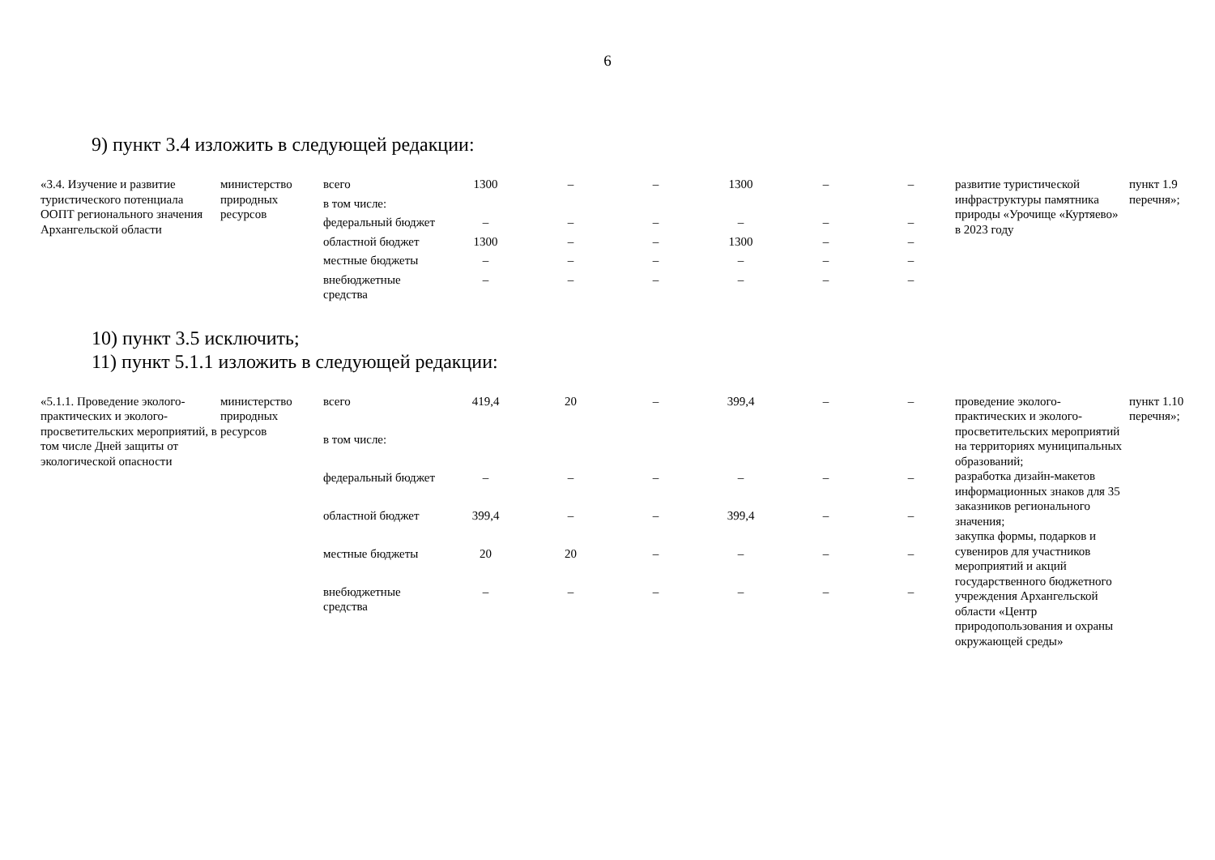6
9) пункт 3.4 изложить в следующей редакции:
| «3.4. Изучение и развитие туристического потенциала ООПТ регионального значения Архангельской области | министерство природных ресурсов | всего | 1300 | – | – | 1300 | – | – | развитие туристической инфраструктуры памятника природы «Урочище «Куртяево» в 2023 году | пункт 1.9 перечня»; |
| | | в том числе: | | | | | | | | |
| | | федеральный бюджет | – | – | – | – | – | – | | |
| | | областной бюджет | 1300 | – | – | 1300 | – | – | | |
| | | местные бюджеты | – | – | – | – | – | – | | |
| | | внебюджетные средства | – | – | – | – | – | – | | |
10) пункт 3.5 исключить;
11) пункт 5.1.1 изложить в следующей редакции:
| «5.1.1. Проведение эколого-практических и эколого-просветительских мероприятий, в том числе Дней защиты от экологической опасности | министерство природных ресурсов | всего | 419,4 | 20 | – | 399,4 | – | – | проведение эколого-практических и эколого-просветительских мероприятий на территориях муниципальных образований; разработка дизайн-макетов информационных знаков для 35 заказников регионального значения; закупка формы, подарков и сувениров для участников мероприятий и акций государственного бюджетного учреждения Архангельской области «Центр природопользования и охраны окружающей среды» | пункт 1.10 перечня»; |
| | | в том числе: | | | | | | | | |
| | | федеральный бюджет | – | – | – | – | – | – | | |
| | | областной бюджет | 399,4 | – | – | 399,4 | – | – | | |
| | | местные бюджеты | 20 | 20 | – | – | – | – | | |
| | | внебюджетные средства | – | – | – | – | – | – | | |